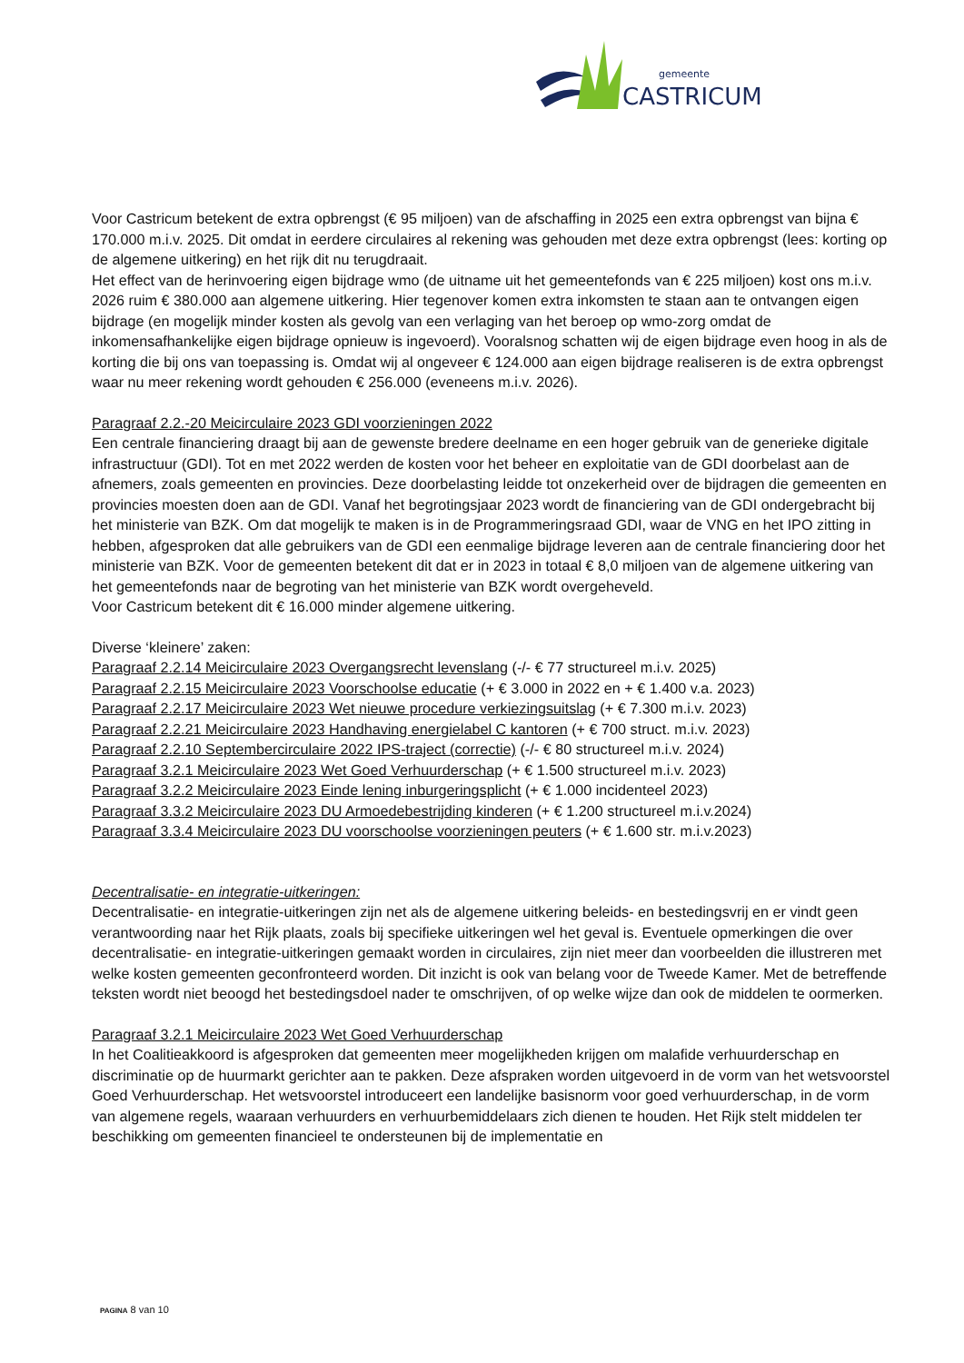gemeente
CASTRICUM
Voor Castricum betekent de extra opbrengst (€ 95 miljoen) van de afschaffing in 2025 een extra opbrengst van bijna € 170.000 m.i.v. 2025. Dit omdat in eerdere circulaires al rekening was gehouden met deze extra opbrengst (lees: korting op de algemene uitkering) en het rijk dit nu terugdraait.
Het effect van de herinvoering eigen bijdrage wmo (de uitname uit het gemeentefonds van € 225 miljoen) kost ons m.i.v. 2026 ruim € 380.000 aan algemene uitkering. Hier tegenover komen extra inkomsten te staan aan te ontvangen eigen bijdrage (en mogelijk minder kosten als gevolg van een verlaging van het beroep op wmo-zorg omdat de inkomensafhankelijke eigen bijdrage opnieuw is ingevoerd). Vooralsnog schatten wij de eigen bijdrage even hoog in als de korting die bij ons van toepassing is. Omdat wij al ongeveer € 124.000 aan eigen bijdrage realiseren is de extra opbrengst waar nu meer rekening wordt gehouden € 256.000 (eveneens m.i.v. 2026).
Paragraaf 2.2.-20 Meicirculaire 2023 GDI voorzieningen 2022
Een centrale financiering draagt bij aan de gewenste bredere deelname en een hoger gebruik van de generieke digitale infrastructuur (GDI). Tot en met 2022 werden de kosten voor het beheer en exploitatie van de GDI doorbelast aan de afnemers, zoals gemeenten en provincies. Deze doorbelasting leidde tot onzekerheid over de bijdragen die gemeenten en provincies moesten doen aan de GDI. Vanaf het begrotingsjaar 2023 wordt de financiering van de GDI ondergebracht bij het ministerie van BZK. Om dat mogelijk te maken is in de Programmeringsraad GDI, waar de VNG en het IPO zitting in hebben, afgesproken dat alle gebruikers van de GDI een eenmalige bijdrage leveren aan de centrale financiering door het ministerie van BZK. Voor de gemeenten betekent dit dat er in 2023 in totaal € 8,0 miljoen van de algemene uitkering van het gemeentefonds naar de begroting van het ministerie van BZK wordt overgeheveld.
Voor Castricum betekent dit € 16.000 minder algemene uitkering.
Diverse ‘kleinere’ zaken:
Paragraaf 2.2.14 Meicirculaire 2023 Overgangsrecht levenslang (-/- € 77 structureel m.i.v. 2025)
Paragraaf 2.2.15 Meicirculaire 2023 Voorschoolse educatie (+ € 3.000 in 2022 en + € 1.400 v.a. 2023)
Paragraaf 2.2.17 Meicirculaire 2023 Wet nieuwe procedure verkiezingsuitslag (+ € 7.300 m.i.v. 2023)
Paragraaf 2.2.21 Meicirculaire 2023 Handhaving energielabel C kantoren (+ € 700 struct. m.i.v. 2023)
Paragraaf 2.2.10 Septembercirculaire 2022 IPS-traject (correctie) (-/- € 80 structureel m.i.v. 2024)
Paragraaf 3.2.1 Meicirculaire 2023 Wet Goed Verhuurderschap (+ € 1.500 structureel m.i.v. 2023)
Paragraaf 3.2.2 Meicirculaire 2023 Einde lening inburgeringsplicht (+ € 1.000 incidenteel 2023)
Paragraaf 3.3.2 Meicirculaire 2023 DU Armoedebestrijding kinderen (+ € 1.200 structureel m.i.v.2024)
Paragraaf 3.3.4 Meicirculaire 2023 DU voorschoolse voorzieningen peuters (+ € 1.600 str. m.i.v.2023)
Decentralisatie- en integratie-uitkeringen:
Decentralisatie- en integratie-uitkeringen zijn net als de algemene uitkering beleids- en bestedingsvrij en er vindt geen verantwoording naar het Rijk plaats, zoals bij specifieke uitkeringen wel het geval is. Eventuele opmerkingen die over decentralisatie- en integratie-uitkeringen gemaakt worden in circulaires, zijn niet meer dan voorbeelden die illustreren met welke kosten gemeenten geconfronteerd worden. Dit inzicht is ook van belang voor de Tweede Kamer. Met de betreffende teksten wordt niet beoogd het bestedingsdoel nader te omschrijven, of op welke wijze dan ook de middelen te oormerken.
Paragraaf 3.2.1 Meicirculaire 2023 Wet Goed Verhuurderschap
In het Coalitieakkoord is afgesproken dat gemeenten meer mogelijkheden krijgen om malafide verhuurderschap en discriminatie op de huurmarkt gerichter aan te pakken. Deze afspraken worden uitgevoerd in de vorm van het wetsvoorstel Goed Verhuurderschap. Het wetsvoorstel introduceert een landelijke basisnorm voor goed verhuurderschap, in de vorm van algemene regels, waaraan verhuurders en verhuurbemiddelaars zich dienen te houden. Het Rijk stelt middelen ter beschikking om gemeenten financieel te ondersteunen bij de implementatie en
PAGINA 8 van 10